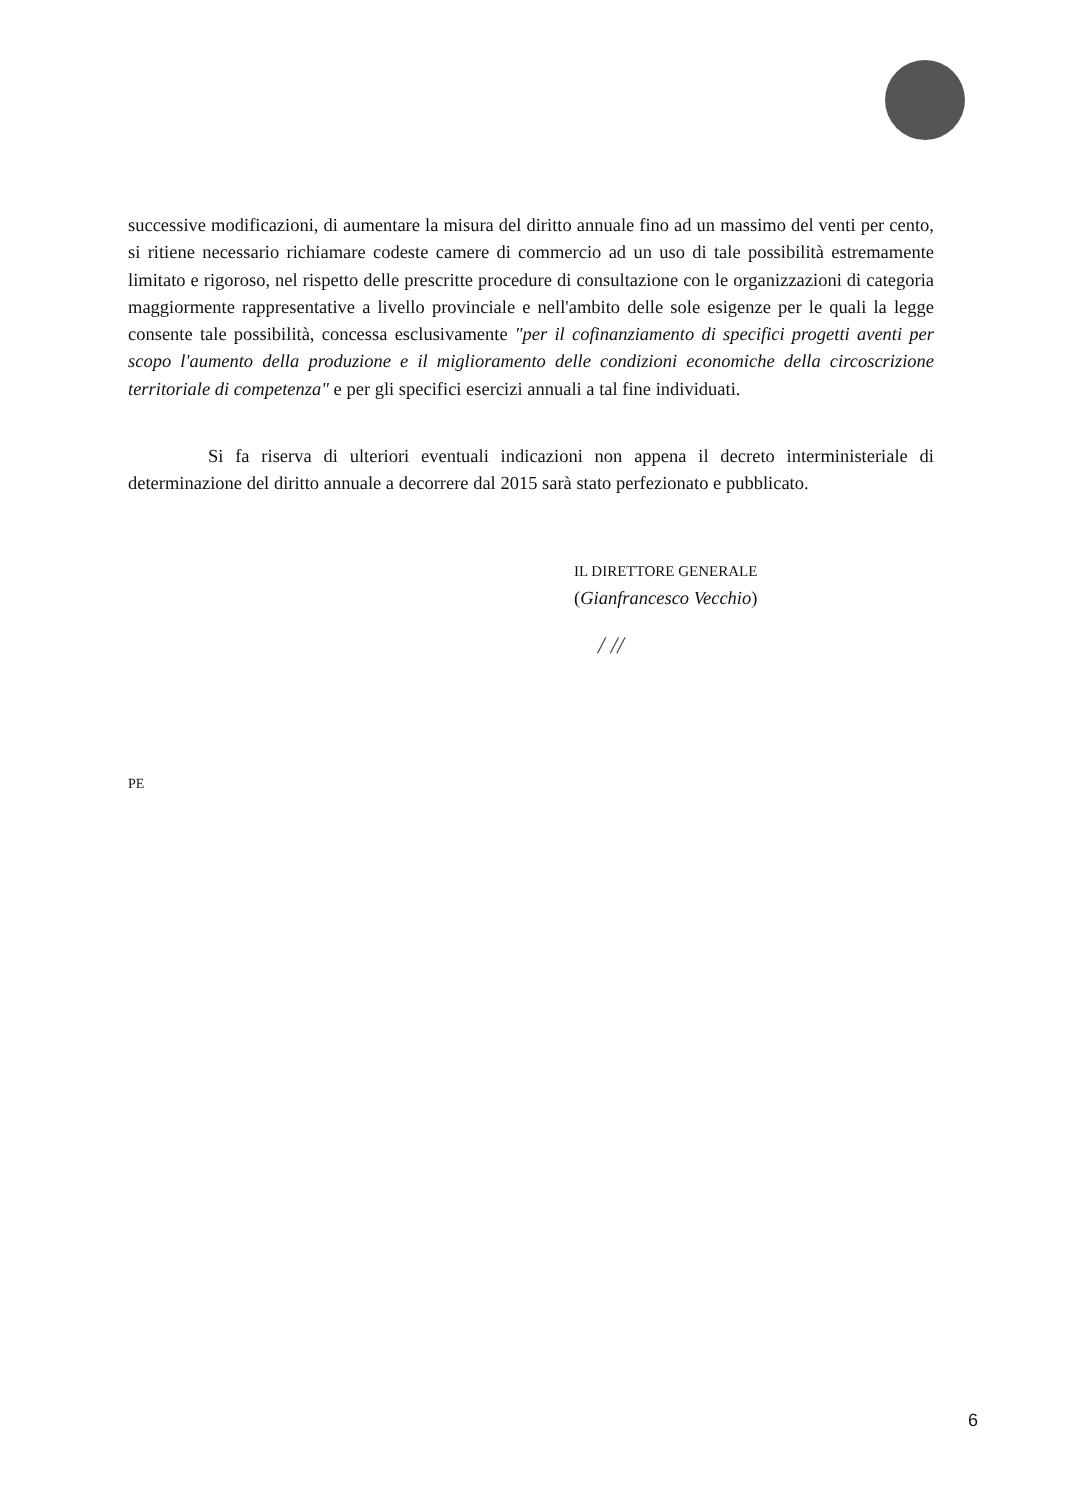successive modificazioni, di aumentare la misura del diritto annuale fino ad un massimo del venti per cento, si ritiene necessario richiamare codeste camere di commercio ad un uso di tale possibilità estremamente limitato e rigoroso, nel rispetto delle prescritte procedure di consultazione con le organizzazioni di categoria maggiormente rappresentative a livello provinciale e nell'ambito delle sole esigenze per le quali la legge consente tale possibilità, concessa esclusivamente "per il cofinanziamento di specifici progetti aventi per scopo l'aumento della produzione e il miglioramento delle condizioni economiche della circoscrizione territoriale di competenza" e per gli specifici esercizi annuali a tal fine individuati.
Si fa riserva di ulteriori eventuali indicazioni non appena il decreto interministeriale di determinazione del diritto annuale a decorrere dal 2015 sarà stato perfezionato e pubblicato.
IL DIRETTORE GENERALE
(Gianfrancesco Vecchio)
/ //
PE
6